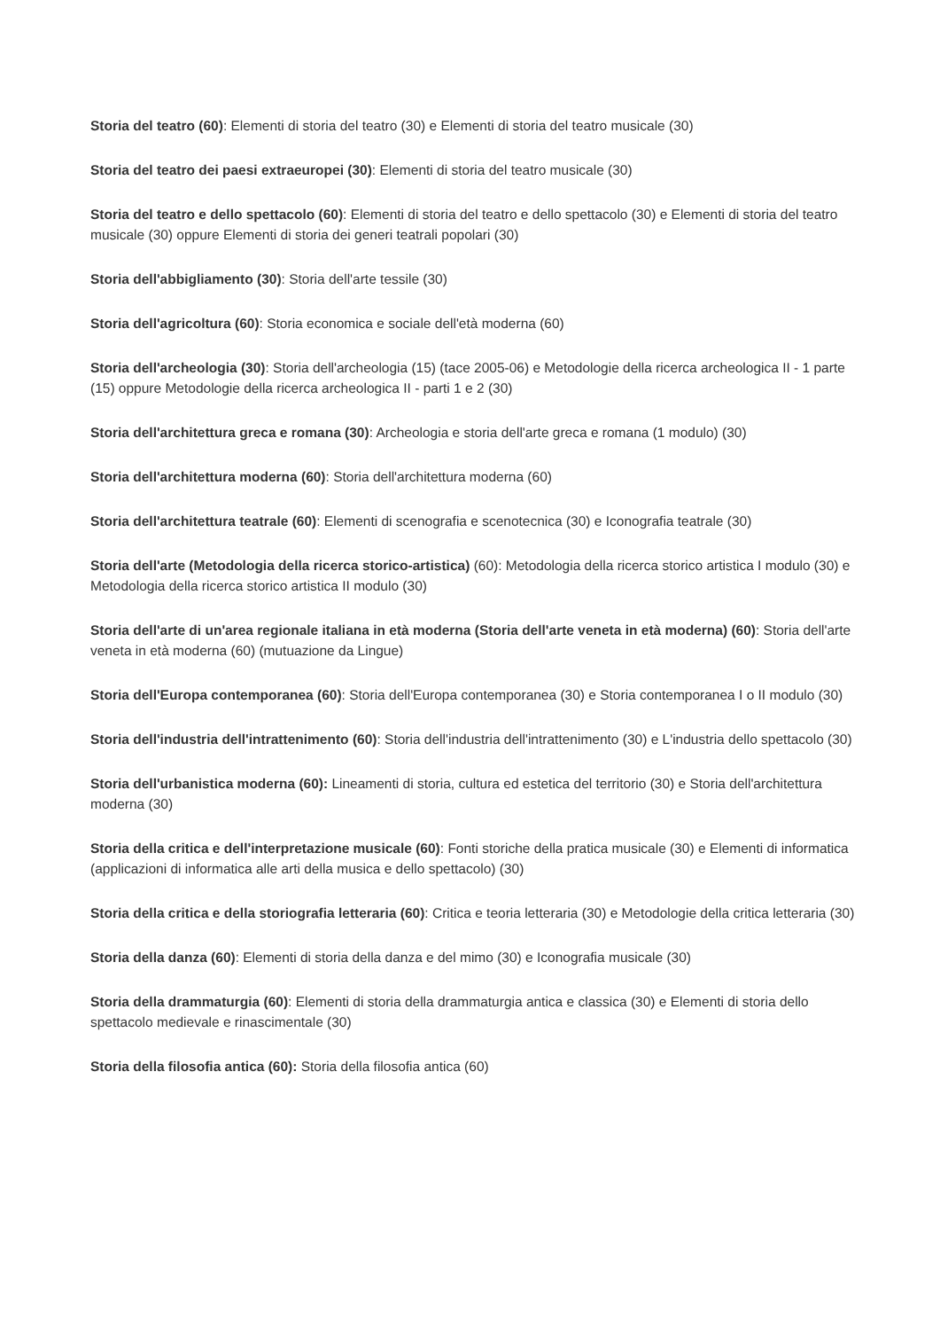Storia del teatro (60): Elementi di storia del teatro (30) e Elementi di storia del teatro musicale (30)
Storia del teatro dei paesi extraeuropei (30): Elementi di storia del teatro musicale (30)
Storia del teatro e dello spettacolo (60): Elementi di storia del teatro e dello spettacolo (30) e Elementi di storia del teatro musicale (30) oppure Elementi di storia dei generi teatrali popolari (30)
Storia dell'abbigliamento (30): Storia dell'arte tessile (30)
Storia dell'agricoltura (60): Storia economica e sociale dell'età moderna (60)
Storia dell'archeologia (30): Storia dell'archeologia (15) (tace 2005-06) e Metodologie della ricerca archeologica II - 1 parte (15) oppure Metodologie della ricerca archeologica II - parti 1 e 2 (30)
Storia dell'architettura greca e romana (30): Archeologia e storia dell'arte greca e romana (1 modulo) (30)
Storia dell'architettura moderna (60): Storia dell'architettura moderna (60)
Storia dell'architettura teatrale (60): Elementi di scenografia e scenotecnica (30) e Iconografia teatrale (30)
Storia dell'arte (Metodologia della ricerca storico-artistica) (60): Metodologia della ricerca storico artistica I modulo (30) e Metodologia della ricerca storico artistica II modulo (30)
Storia dell'arte di un'area regionale italiana in età moderna (Storia dell'arte veneta in età moderna) (60): Storia dell'arte veneta in età moderna (60) (mutuazione da Lingue)
Storia dell'Europa contemporanea (60): Storia dell'Europa contemporanea (30) e Storia contemporanea I o II modulo (30)
Storia dell'industria dell'intrattenimento (60): Storia dell'industria dell'intrattenimento (30) e L'industria dello spettacolo (30)
Storia dell'urbanistica moderna (60): Lineamenti di storia, cultura ed estetica del territorio (30) e Storia dell'architettura moderna (30)
Storia della critica e dell'interpretazione musicale (60): Fonti storiche della pratica musicale (30) e Elementi di informatica (applicazioni di informatica alle arti della musica e dello spettacolo) (30)
Storia della critica e della storiografia letteraria (60): Critica e teoria letteraria (30) e Metodologie della critica letteraria (30)
Storia della danza (60): Elementi di storia della danza e del mimo (30) e Iconografia musicale (30)
Storia della drammaturgia (60): Elementi di storia della drammaturgia antica e classica (30) e Elementi di storia dello spettacolo medievale e rinascimentale (30)
Storia della filosofia antica (60): Storia della filosofia antica (60)